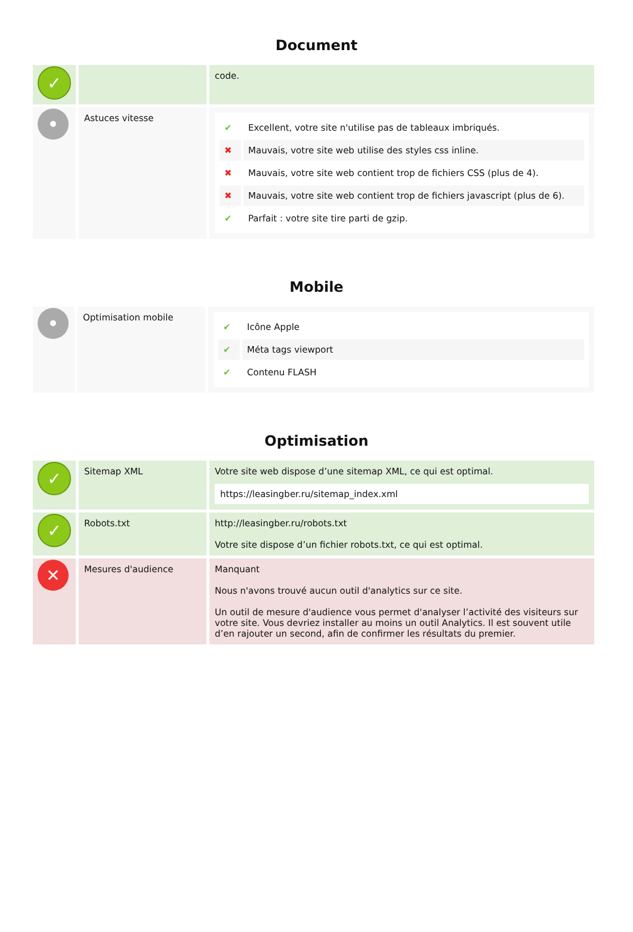Document
| ✓ | | code. |
| • | Astuces vitesse | / ✔ / Excellent, votre site n'utilise pas de tableaux imbriqués. / / ✖ / Mauvais, votre site web utilise des styles css inline. / / ✖ / Mauvais, votre site web contient trop de fichiers CSS (plus de 4). / / ✖ / Mauvais, votre site web contient trop de fichiers javascript (plus de 6). / / ✔ / Parfait : votre site tire parti de gzip. / |
Mobile
| • | Optimisation mobile | / ✔ / Icône Apple / / ✔ / Méta tags viewport / / ✔ / Contenu FLASH / |
Optimisation
| ✓ | Sitemap XML | Votre site web dispose d’une sitemap XML, ce qui est optimal. https://leasingber.ru/sitemap_index.xml |
| ✓ | Robots.txt | http://leasingber.ru/robots.txt Votre site dispose d’un fichier robots.txt, ce qui est optimal. |
| ✕ | Mesures d'audience | Manquant Nous n'avons trouvé aucun outil d'analytics sur ce site. Un outil de mesure d'audience vous permet d'analyser l’activité des visiteurs sur votre site. Vous devriez installer au moins un outil Analytics. Il est souvent utile d’en rajouter un second, afin de confirmer les résultats du premier. |